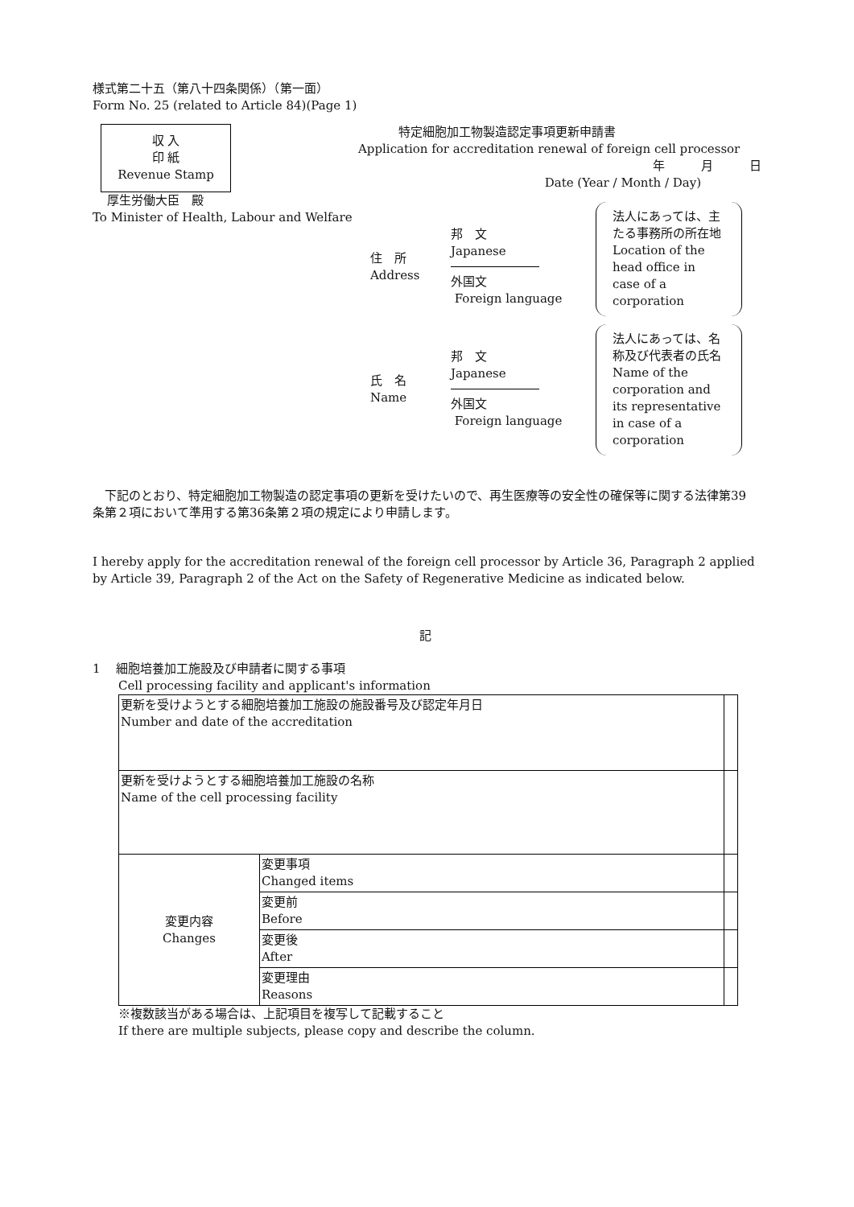様式第二十五（第八十四条関係）（第一面）
Form No. 25 (related to Article 84)(Page 1)
収 入
印 紙
Revenue Stamp
特定細胞加工物製造認定事項更新申請書
Application for accreditation renewal of foreign cell processor
年　　　月　　　日
Date (Year / Month / Day)
厚生労働大臣　殿
To Minister of Health, Labour and Welfare
住　所
Address
邦　文
Japanese
外国文
Foreign language
法人にあっては、主たる事務所の所在地
Location of the head office in case of a corporation
氏　名
Name
邦　文
Japanese
外国文
Foreign language
法人にあっては、名称及び代表者の氏名
Name of the corporation and its representative in case of a corporation
　下記のとおり、特定細胞加工物製造の認定事項の更新を受けたいので、再生医療等の安全性の確保等に関する法律第39条第２項において準用する第36条第２項の規定により申請します。
I hereby apply for the accreditation renewal of the foreign cell processor by Article 36, Paragraph 2 applied by Article 39, Paragraph 2 of the Act on the Safety of Regenerative Medicine as indicated below.
記
1　 細胞培養加工施設及び申請者に関する事項
Cell processing facility and applicant's information
| 更新を受けようとする細胞培養加工施設の施設番号及び認定年月日 Number and date of the accreditation | | |
| 更新を受けようとする細胞培養加工施設の名称 Name of the cell processing facility | | |
| 変更内容 Changes | 変更事項 Changed items | |
| | 変更前 Before | |
| | 変更後 After | |
| | 変更理由 Reasons | |
※複数該当がある場合は、上記項目を複写して記載すること
If there are multiple subjects, please copy and describe the column.